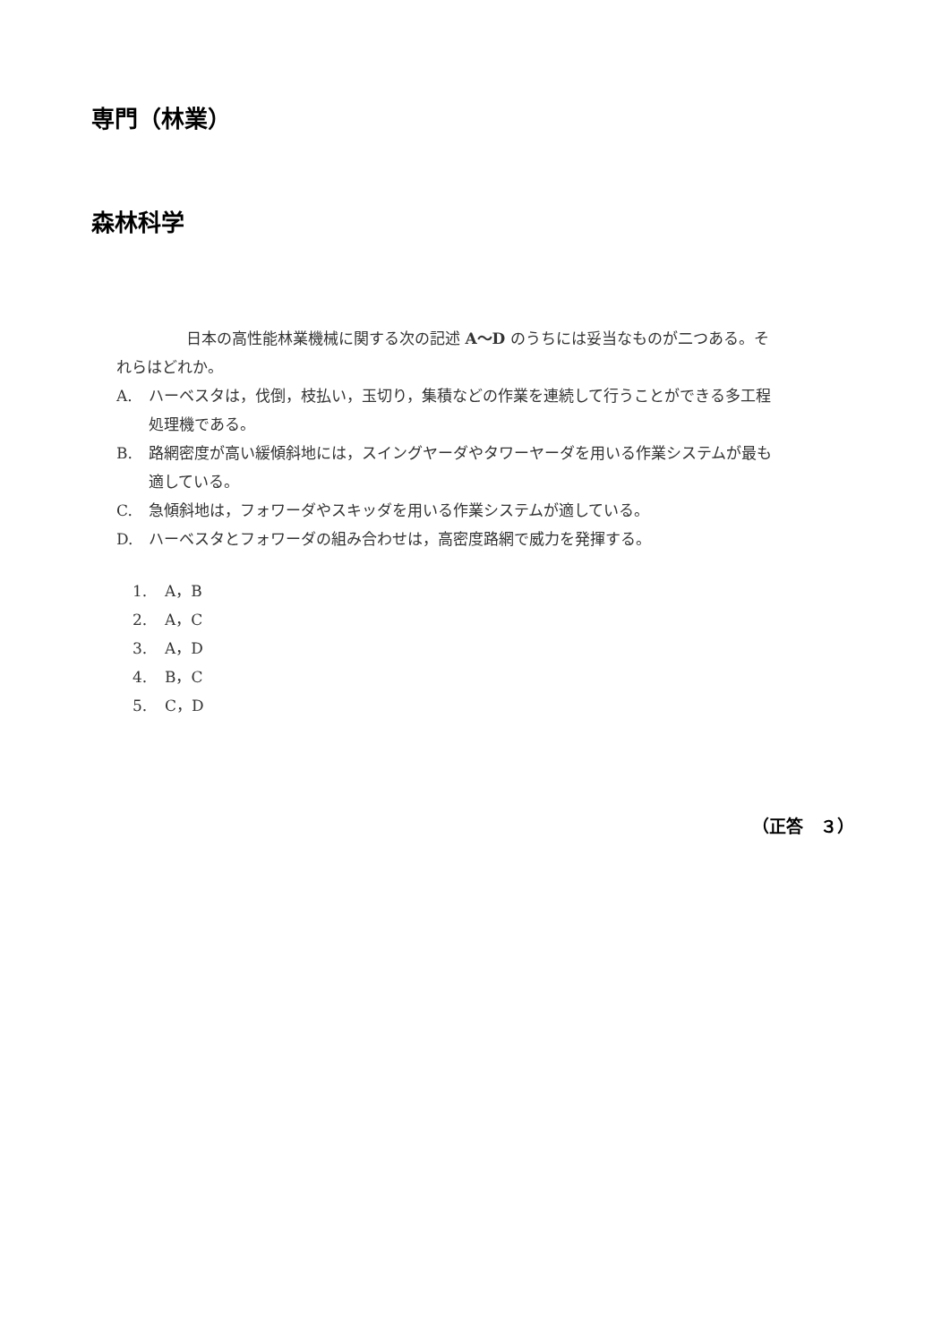専門（林業）
森林科学
日本の高性能林業機械に関する次の記述 A～D のうちには妥当なものが二つある。それらはどれか。
A. ハーベスタは，伐倒，枝払い，玉切り，集積などの作業を連続して行うことができる多工程処理機である。
B. 路網密度が高い緩傾斜地には，スイングヤーダやタワーヤーダを用いる作業システムが最も適している。
C. 急傾斜地は，フォワーダやスキッダを用いる作業システムが適している。
D. ハーベスタとフォワーダの組み合わせは，高密度路網で威力を発揮する。
1. A，B
2. A，C
3. A，D
4. B，C
5. C，D
（正答　３）